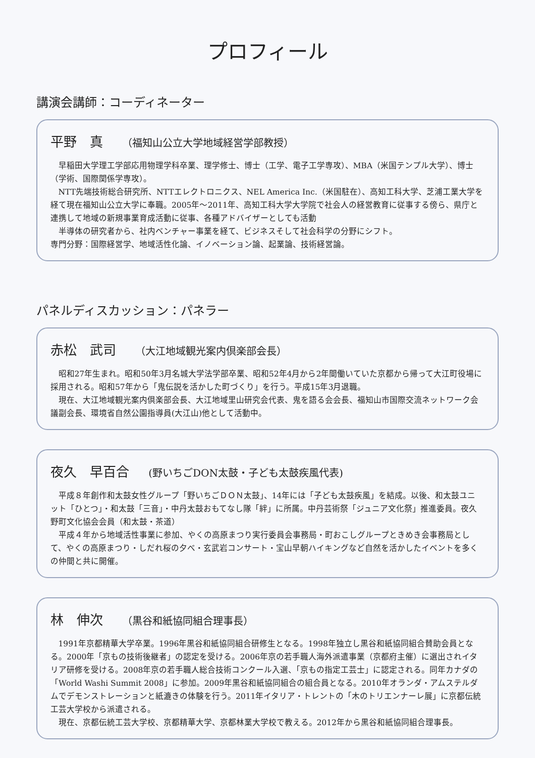プロフィール
講演会講師：コーディネーター
平野　真 （福知山公立大学地域経営学部教授）
早稲田大学理工学部応用物理学科卒業、理学修士、博士（工学、電子工学専攻）、MBA（米国テンプル大学）、博士（学術、国際関係学専攻）。
NTT先端技術総合研究所、NTTエレクトロニクス、NEL America Inc.（米国駐在）、高知工科大学、芝浦工業大学を経て現在福知山公立大学に奉職。2005年～2011年、高知工科大学大学院で社会人の経営教育に従事する傍ら、県庁と連携して地域の新規事業育成活動に従事、各種アドバイザーとしても活動
半導体の研究者から、社内ベンチャー事業を経て、ビジネスそして社会科学の分野にシフト。
専門分野：国際経営学、地域活性化論、イノベーション論、起業論、技術経営論。
パネルディスカッション：パネラー
赤松　武司 （大江地域観光案内倶楽部会長）
昭和27年生まれ。昭和50年3月名城大学法学部卒業、昭和52年4月から2年間働いていた京都から帰って大江町役場に採用される。昭和57年から「鬼伝説を活かした町づくり」を行う。平成15年3月退職。
現在、大江地域観光案内倶楽部会長、大江地域里山研究会代表、鬼を語る会会長、福知山市国際交流ネットワーク会議副会長、環境省自然公園指導員(大江山)他として活動中。
夜久　早百合 (野いちごDON太鼓・子ども太鼓疾風代表)
平成８年創作和太鼓女性グループ「野いちごＤＯＮ太鼓」、14年には「子ども太鼓疾風」を結成。以後、和太鼓ユニット「ひとつ」・和太鼓「三音」・中丹太鼓おもてなし隊「絆」に所属。中丹芸術祭「ジュニア文化祭」推進委員。夜久野町文化協会会員（和太鼓・茶道）
平成４年から地域活性事業に参加、やくの高原まつり実行委員会事務局・町おこしグループときめき会事務局として、やくの高原まつり・しだれ桜の夕べ・玄武岩コンサート・宝山早朝ハイキングなど自然を活かしたイベントを多くの仲間と共に開催。
林　伸次 （黒谷和紙協同組合理事長）
1991年京都精華大学卒業。1996年黒谷和紙協同組合研修生となる。1998年独立し黒谷和紙協同組合賛助会員となる。2000年「京もの技術後継者」の認定を受ける。2006年京の若手職人海外派遣事業（京都府主催）に選出されイタリア研修を受ける。2008年京の若手職人総合技術コンクール入選、「京もの指定工芸士」に認定される。同年カナダの「World Washi Summit 2008」に参加。2009年黒谷和紙協同組合の組合員となる。2010年オランダ・アムステルダムでデモンストレーションと紙漉きの体験を行う。2011年イタリア・トレントの「木のトリエンナーレ展」に京都伝統工芸大学校から派遣される。
現在、京都伝統工芸大学校、京都精華大学、京都林業大学校で教える。2012年から黒谷和紙協同組合理事長。